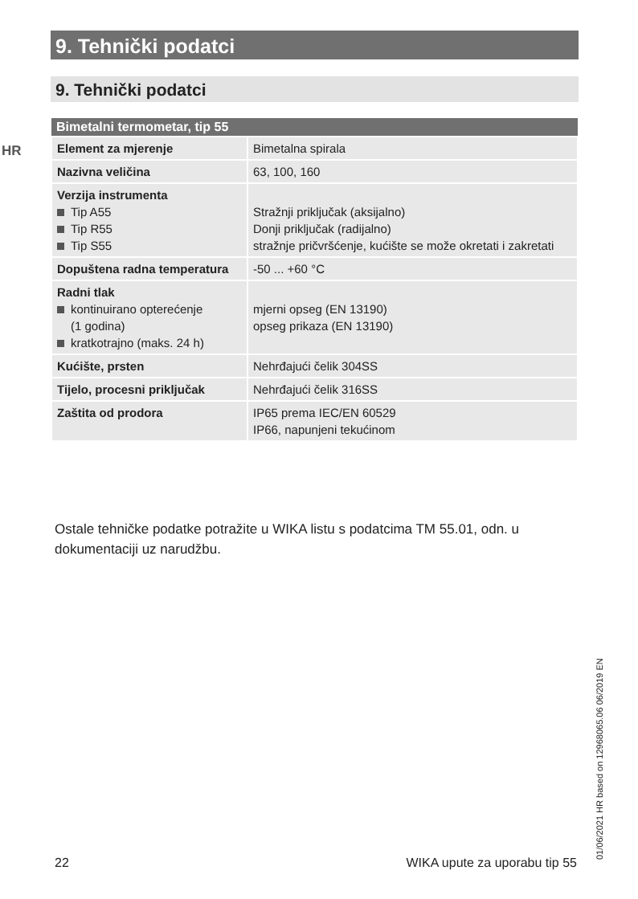9. Tehnički podatci
9. Tehnički podatci
HR
| Bimetalni termometar, tip 55 | |
| --- | --- |
| Element za mjerenje | Bimetalna spirala |
| Nazivna veličina | 63, 100, 160 |
| Verzija instrumenta Tip A55 Tip R55 Tip S55 | Stražnji priključak (aksijalno) Donji priključak (radijalno) stražnje pričvršćenje, kućište se može okretati i zakretati |
| Dopuštena radna temperatura | -50 ... +60 °C |
| Radni tlak kontinuirano opterećenje (1 godina) kratkotrajno (maks. 24 h) | mjerni opseg (EN 13190) opseg prikaza (EN 13190) |
| Kućište, prsten | Nehrđajući čelik 304SS |
| Tijelo, procesni priključak | Nehrđajući čelik 316SS |
| Zaštita od prodora | IP65 prema IEC/EN 60529 IP66, napunjeni tekućinom |
Ostale tehničke podatke potražite u WIKA listu s podatcima TM 55.01, odn. u dokumentaciji uz narudžbu.
01/06/2021 HR based on 12968065.06 06/2019 EN
22 WIKA upute za uporabu tip 55